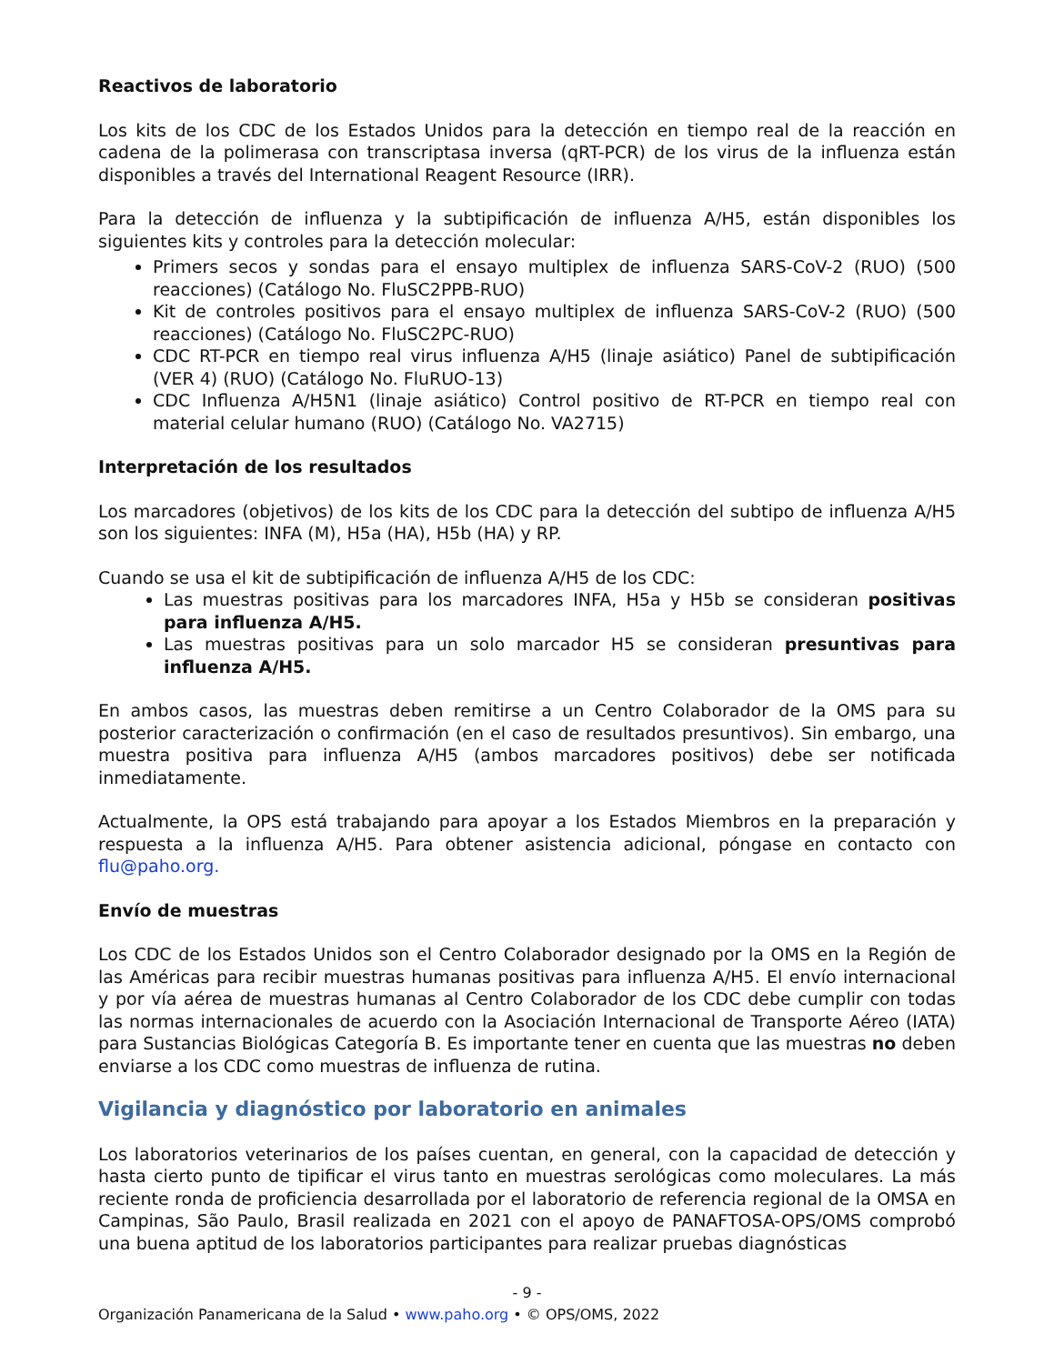Reactivos de laboratorio
Los kits de los CDC de los Estados Unidos para la detección en tiempo real de la reacción en cadena de la polimerasa con transcriptasa inversa (qRT-PCR) de los virus de la influenza están disponibles a través del International Reagent Resource (IRR).
Para la detección de influenza y la subtipificación de influenza A/H5, están disponibles los siguientes kits y controles para la detección molecular:
Primers secos y sondas para el ensayo multiplex de influenza SARS-CoV-2 (RUO) (500 reacciones) (Catálogo No. FluSC2PPB-RUO)
Kit de controles positivos para el ensayo multiplex de influenza SARS-CoV-2 (RUO) (500 reacciones) (Catálogo No. FluSC2PC-RUO)
CDC RT-PCR en tiempo real virus influenza A/H5 (linaje asiático) Panel de subtipificación (VER 4) (RUO) (Catálogo No. FluRUO-13)
CDC Influenza A/H5N1 (linaje asiático) Control positivo de RT-PCR en tiempo real con material celular humano (RUO) (Catálogo No. VA2715)
Interpretación de los resultados
Los marcadores (objetivos) de los kits de los CDC para la detección del subtipo de influenza A/H5 son los siguientes: INFA (M), H5a (HA), H5b (HA) y RP.
Cuando se usa el kit de subtipificación de influenza A/H5 de los CDC:
Las muestras positivas para los marcadores INFA, H5a y H5b se consideran positivas para influenza A/H5.
Las muestras positivas para un solo marcador H5 se consideran presuntivas para influenza A/H5.
En ambos casos, las muestras deben remitirse a un Centro Colaborador de la OMS para su posterior caracterización o confirmación (en el caso de resultados presuntivos). Sin embargo, una muestra positiva para influenza A/H5 (ambos marcadores positivos) debe ser notificada inmediatamente.
Actualmente, la OPS está trabajando para apoyar a los Estados Miembros en la preparación y respuesta a la influenza A/H5. Para obtener asistencia adicional, póngase en contacto con flu@paho.org.
Envío de muestras
Los CDC de los Estados Unidos son el Centro Colaborador designado por la OMS en la Región de las Américas para recibir muestras humanas positivas para influenza A/H5. El envío internacional y por vía aérea de muestras humanas al Centro Colaborador de los CDC debe cumplir con todas las normas internacionales de acuerdo con la Asociación Internacional de Transporte Aéreo (IATA) para Sustancias Biológicas Categoría B. Es importante tener en cuenta que las muestras no deben enviarse a los CDC como muestras de influenza de rutina.
Vigilancia y diagnóstico por laboratorio en animales
Los laboratorios veterinarios de los países cuentan, en general, con la capacidad de detección y hasta cierto punto de tipificar el virus tanto en muestras serológicas como moleculares. La más reciente ronda de proficiencia desarrollada por el laboratorio de referencia regional de la OMSA en Campinas, São Paulo, Brasil realizada en 2021 con el apoyo de PANAFTOSA-OPS/OMS comprobó una buena aptitud de los laboratorios participantes para realizar pruebas diagnósticas
- 9 -
Organización Panamericana de la Salud • www.paho.org • © OPS/OMS, 2022